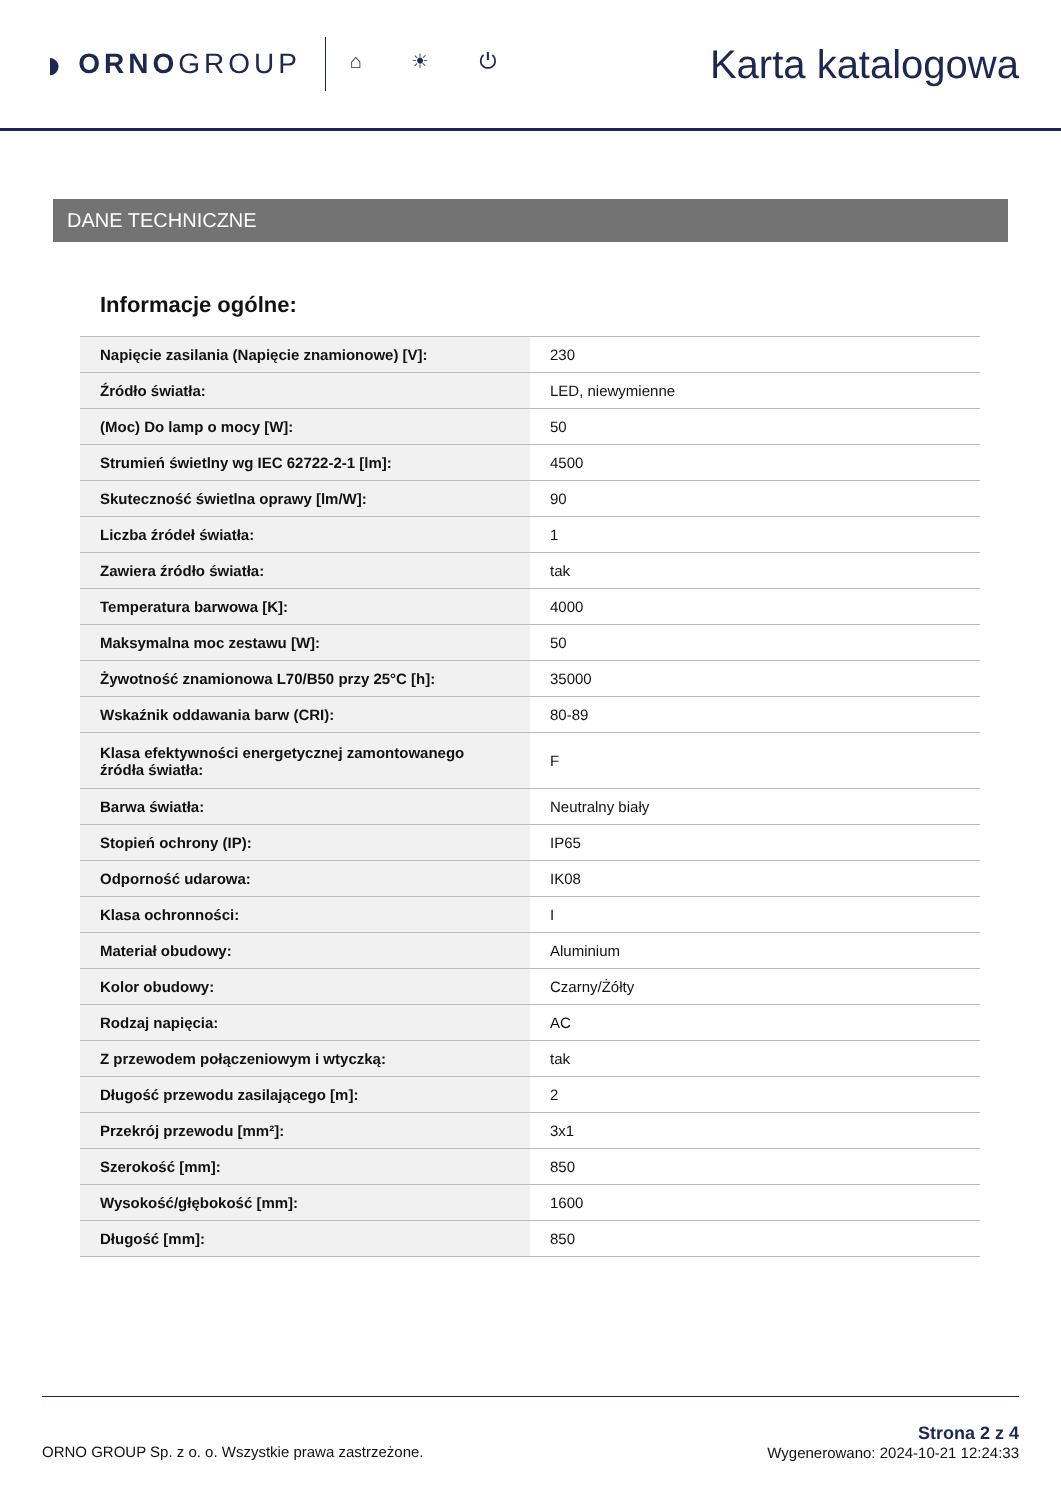◗ ORNOGROUP
⌂ ☀ ⏻ Karta katalogowa
DANE TECHNICZNE
Informacje ogólne:
| Napięcie zasilania (Napięcie znamionowe) [V]: | 230 |
| Źródło światła: | LED, niewymienne |
| (Moc) Do lamp o mocy [W]: | 50 |
| Strumień świetlny wg IEC 62722-2-1 [lm]: | 4500 |
| Skuteczność świetlna oprawy [lm/W]: | 90 |
| Liczba źródeł światła: | 1 |
| Zawiera źródło światła: | tak |
| Temperatura barwowa [K]: | 4000 |
| Maksymalna moc zestawu [W]: | 50 |
| Żywotność znamionowa L70/B50 przy 25°C [h]: | 35000 |
| Wskaźnik oddawania barw (CRI): | 80-89 |
| Klasa efektywności energetycznej zamontowanego źródła światła: | F |
| Barwa światła: | Neutralny biały |
| Stopień ochrony (IP): | IP65 |
| Odporność udarowa: | IK08 |
| Klasa ochronności: | I |
| Materiał obudowy: | Aluminium |
| Kolor obudowy: | Czarny/Żółty |
| Rodzaj napięcia: | AC |
| Z przewodem połączeniowym i wtyczką: | tak |
| Długość przewodu zasilającego [m]: | 2 |
| Przekrój przewodu [mm²]: | 3x1 |
| Szerokość [mm]: | 850 |
| Wysokość/głębokość [mm]: | 1600 |
| Długość [mm]: | 850 |
ORNO GROUP Sp. z o. o. Wszystkie prawa zastrzeżone.
Strona 2 z 4
Wygenerowano: 2024-10-21 12:24:33